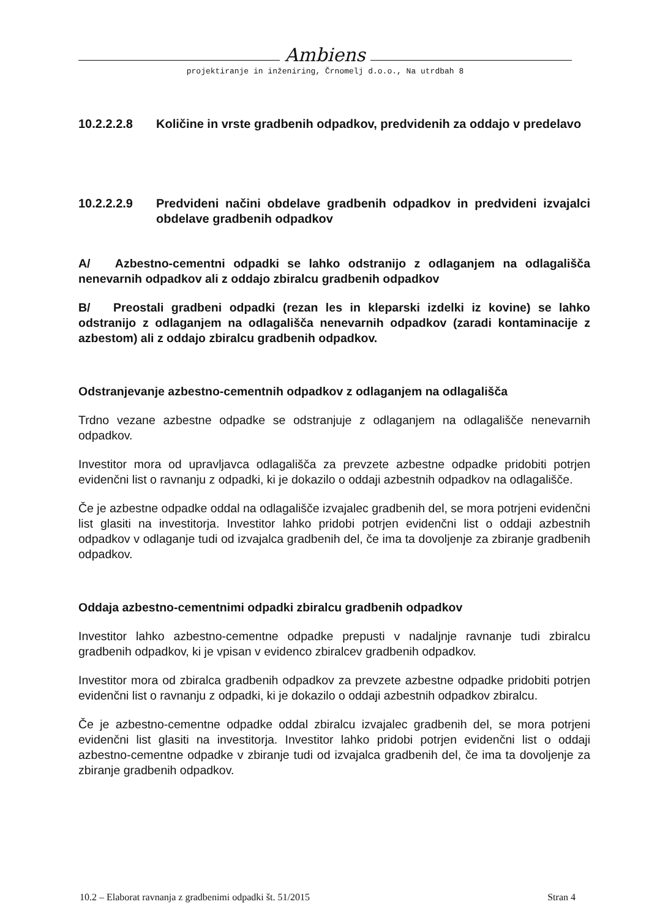Ambiens
projektiranje in inženiring, Črnomelj d.o.o., Na utrdbah 8
10.2.2.2.8 Količine in vrste gradbenih odpadkov, predvidenih za oddajo v predelavo
10.2.2.2.9 Predvideni načini obdelave gradbenih odpadkov in predvideni izvajalci obdelave gradbenih odpadkov
A/ Azbestno-cementni odpadki se lahko odstranijo z odlaganjem na odlagališča nenevarnih odpadkov ali z oddajo zbiralcu gradbenih odpadkov
B/ Preostali gradbeni odpadki (rezan les in kleparski izdelki iz kovine) se lahko odstranijo z odlaganjem na odlagališča nenevarnih odpadkov (zaradi kontaminacije z azbestom) ali z oddajo zbiralcu gradbenih odpadkov.
Odstranjevanje azbestno-cementnih odpadkov z odlaganjem na odlagališča
Trdno vezane azbestne odpadke se odstranjuje z odlaganjem na odlagališče nenevarnih odpadkov.
Investitor mora od upravljavca odlagališča za prevzete azbestne odpadke pridobiti potrjen evidenčni list o ravnanju z odpadki, ki je dokazilo o oddaji azbestnih odpadkov na odlagališče.
Če je azbestne odpadke oddal na odlagališče izvajalec gradbenih del, se mora potrjeni evidenčni list glasiti na investitorja. Investitor lahko pridobi potrjen evidenčni list o oddaji azbestnih odpadkov v odlaganje tudi od izvajalca gradbenih del, če ima ta dovoljenje za zbiranje gradbenih odpadkov.
Oddaja azbestno-cementnimi odpadki zbiralcu gradbenih odpadkov
Investitor lahko azbestno-cementne odpadke prepusti v nadaljnje ravnanje tudi zbiralcu gradbenih odpadkov, ki je vpisan v evidenco zbiralcev gradbenih odpadkov.
Investitor mora od zbiralca gradbenih odpadkov za prevzete azbestne odpadke pridobiti potrjen evidenčni list o ravnanju z odpadki, ki je dokazilo o oddaji azbestnih odpadkov zbiralcu.
Če je azbestno-cementne odpadke oddal zbiralcu izvajalec gradbenih del, se mora potrjeni evidenčni list glasiti na investitorja. Investitor lahko pridobi potrjen evidenčni list o oddaji azbestno-cementne odpadke v zbiranje tudi od izvajalca gradbenih del, če ima ta dovoljenje za zbiranje gradbenih odpadkov.
10.2 – Elaborat ravnanja z gradbenimi odpadki št. 51/2015 Stran 4